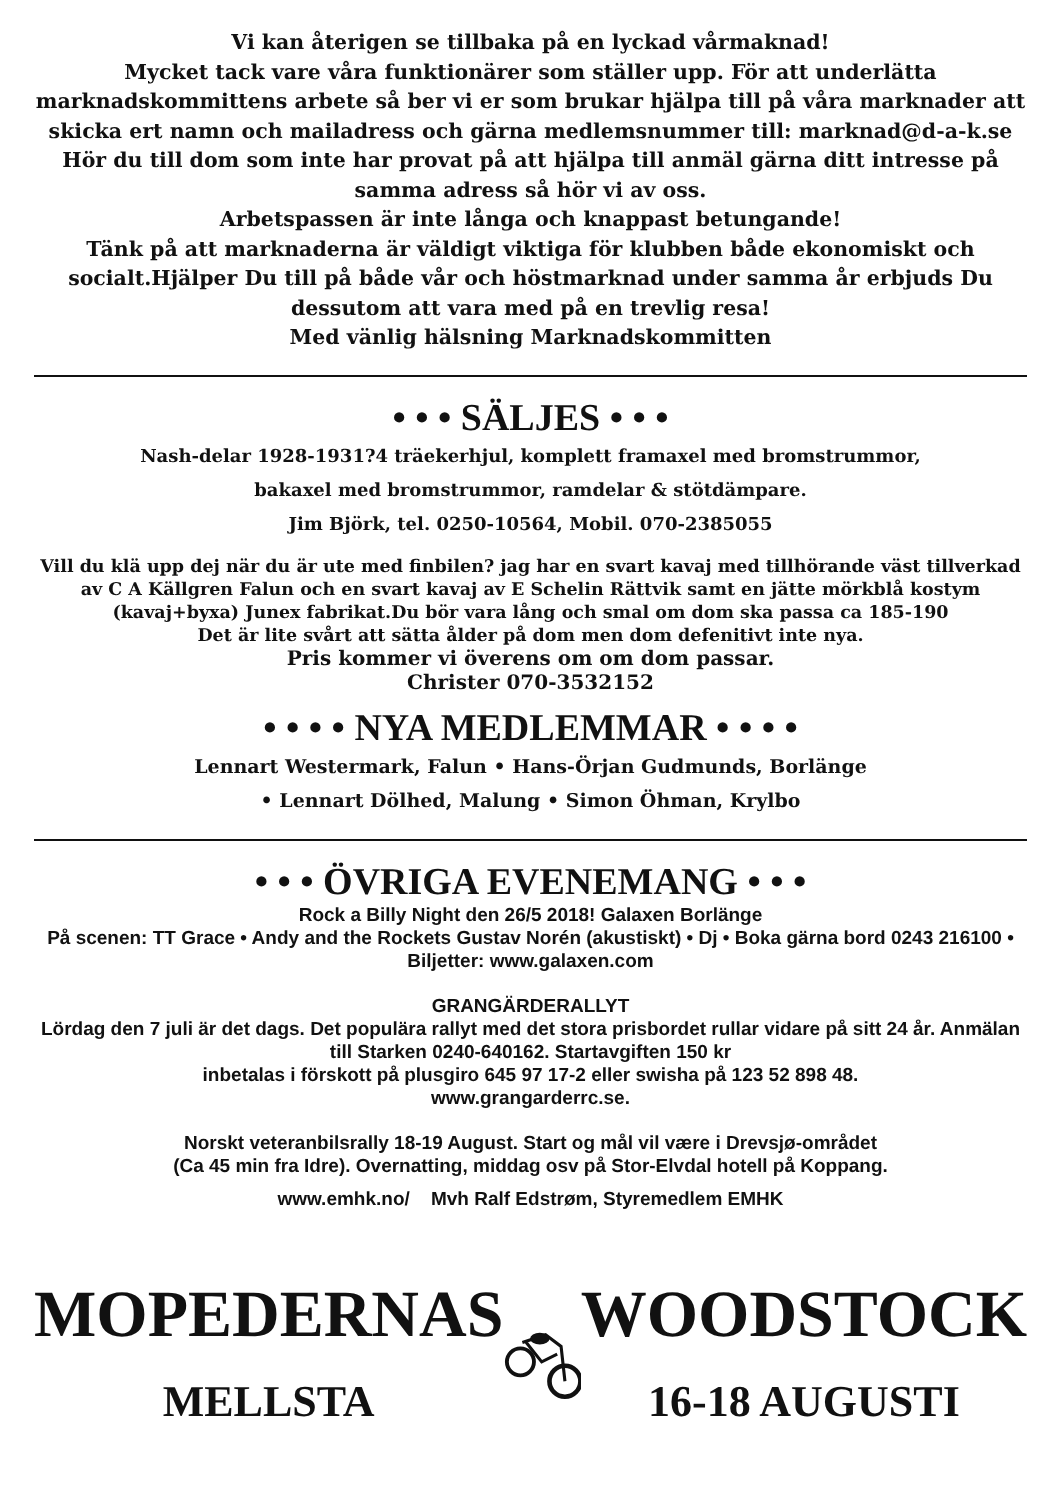Vi kan återigen se tillbaka på en lyckad vårmaknad!
Mycket tack vare våra funktionärer som ställer upp. För att underlätta marknadskommittens arbete så ber vi er som brukar hjälpa till på våra marknader att skicka ert namn och mailadress och gärna medlemsnummer till: marknad@d-a-k.se Hör du till dom som inte har provat på att hjälpa till anmäl gärna ditt intresse på samma adress så hör vi av oss.
Arbetspassen är inte långa och knappast betungande!
Tänk på att marknaderna är väldigt viktiga för klubben både ekonomiskt och socialt.Hjälper Du till på både vår och höstmarknad under samma år erbjuds Du dessutom att vara med på en trevlig resa!
Med vänlig hälsning Marknadskommitten
• • • SÄLJES • • •
Nash-delar 1928-1931?4 träekerhjul, komplett framaxel med bromstrummor,
bakaxel med bromstrummor, ramdelar & stötdämpare.
Jim Björk, tel. 0250-10564, Mobil. 070-2385055
Vill du klä upp dej när du är ute med finbilen? jag har en svart kavaj med tillhörande väst tillverkad av C A Källgren Falun och en svart kavaj av E Schelin Rättvik samt en jätte mörkblå kostym (kavaj+byxa) Junex fabrikat.Du bör vara lång och smal om dom ska passa ca 185-190
Det är lite svårt att sätta ålder på dom men dom defenitivt inte nya.
Pris kommer vi överens om om dom passar.
Christer 070-3532152
• • • • NYA MEDLEMMAR • • • •
Lennart Westermark, Falun • Hans-Örjan Gudmunds, Borlänge
• Lennart Dölhed, Malung • Simon Öhman, Krylbo
• • • ÖVRIGA EVENEMANG • • •
Rock a Billy Night den 26/5 2018! Galaxen Borlänge
På scenen: TT Grace • Andy and the Rockets Gustav Norén (akustiskt) • Dj • Boka gärna bord 0243 216100 • Biljetter: www.galaxen.com
GRANGÄRDERALLYT
Lördag den 7 juli är det dags. Det populära rallyt med det stora prisbordet rullar vidare på sitt 24 år. Anmälan till Starken 0240-640162. Startavgiften 150 kr
inbetalas i förskott på plusgiro 645 97 17-2 eller swisha på 123 52 898 48.
www.grangarderrc.se.
Norskt veteranbilsrally 18-19 August. Start og mål vil være i Drevsjø-området
(Ca 45 min fra Idre). Overnatting, middag osv på Stor-Elvdal hotell på Koppang.
www.emhk.no/ Mvh Ralf Edstrøm, Styremedlem EMHK
MOPEDERNAS
MELLSTA
WOODSTOCK
16-18 AUGUSTI